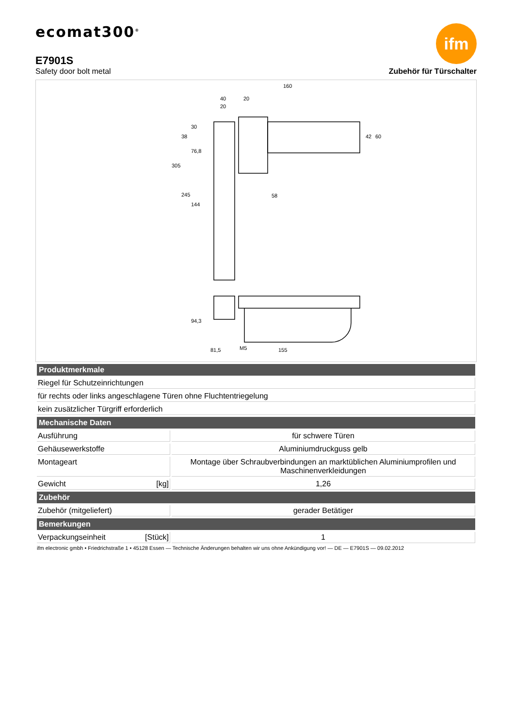ecomat300<sup>®</sup>
ifm
E7901S
Safety door bolt metal
Zubehör für Türschalter
160
40
20
20
58
M5
81,5
155
305
245
144
76,8
38
30
42
60
94,3
| Produktmerkmale | |
| --- | --- |
| Riegel für Schutzeinrichtungen | |
| für rechts oder links angeschlagene Türen ohne Fluchtentriegelung | |
| kein zusätzlicher Türgriff erforderlich | |
| Mechanische Daten | |
| Ausführung | für schwere Türen |
| Gehäusewerkstoffe | Aluminiumdruckguss gelb |
| Montageart | Montage über Schraubverbindungen an marktüblichen Aluminiumprofilen und Maschinenverkleidungen |
| Gewicht [kg] | 1,26 |
| Zubehör | |
| Zubehör (mitgeliefert) | gerader Betätiger |
| Bemerkungen | |
| Verpackungseinheit [Stück] | 1 |
ifm electronic gmbh • Friedrichstraße 1 • 45128 Essen — Technische Änderungen behalten wir uns ohne Ankündigung vor! — DE — E7901S — 09.02.2012